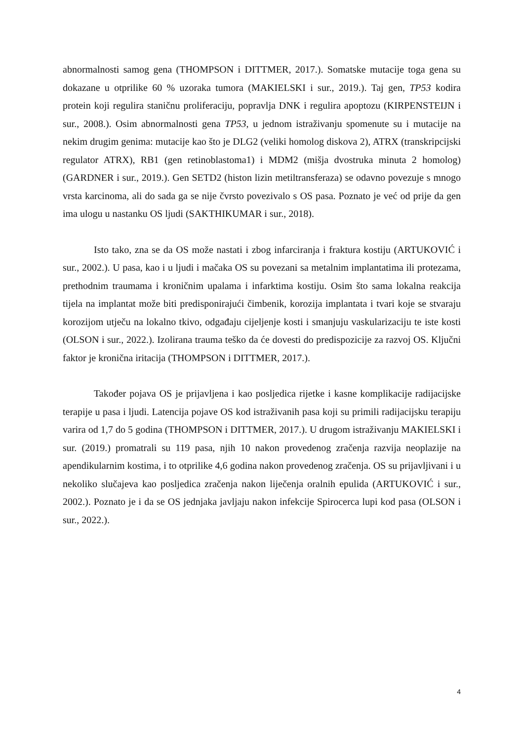abnormalnosti samog gena (THOMPSON i DITTMER, 2017.). Somatske mutacije toga gena su dokazane u otprilike 60 % uzoraka tumora (MAKIELSKI i sur., 2019.). Taj gen, TP53 kodira protein koji regulira staničnu proliferaciju, popravlja DNK i regulira apoptozu (KIRPENSTEIJN i sur., 2008.). Osim abnormalnosti gena TP53, u jednom istraživanju spomenute su i mutacije na nekim drugim genima: mutacije kao što je DLG2 (veliki homolog diskova 2), ATRX (transkripcijski regulator ATRX), RB1 (gen retinoblastoma1) i MDM2 (mišja dvostruka minuta 2 homolog) (GARDNER i sur., 2019.). Gen SETD2 (histon lizin metiltransferaza) se odavno povezuje s mnogo vrsta karcinoma, ali do sada ga se nije čvrsto povezivalo s OS pasa. Poznato je već od prije da gen ima ulogu u nastanku OS ljudi (SAKTHIKUMAR i sur., 2018).
Isto tako, zna se da OS može nastati i zbog infarciranja i fraktura kostiju (ARTUKOVIĆ i sur., 2002.). U pasa, kao i u ljudi i mačaka OS su povezani sa metalnim implantatima ili protezama, prethodnim traumama i kroničnim upalama i infarktima kostiju. Osim što sama lokalna reakcija tijela na implantat može biti predisponirajući čimbenik, korozija implantata i tvari koje se stvaraju korozijom utječu na lokalno tkivo, odgađaju cijeljenje kosti i smanjuju vaskularizaciju te iste kosti (OLSON i sur., 2022.). Izolirana trauma teško da će dovesti do predispozicije za razvoj OS. Ključni faktor je kronična iritacija (THOMPSON i DITTMER, 2017.).
Također pojava OS je prijavljena i kao posljedica rijetke i kasne komplikacije radijacijske terapije u pasa i ljudi. Latencija pojave OS kod istraživanih pasa koji su primili radijacijsku terapiju varira od 1,7 do 5 godina (THOMPSON i DITTMER, 2017.). U drugom istraživanju MAKIELSKI i sur. (2019.) promatrali su 119 pasa, njih 10 nakon provedenog zračenja razvija neoplazije na apendikularnim kostima, i to otprilike 4,6 godina nakon provedenog zračenja. OS su prijavljivani i u nekoliko slučajeva kao posljedica zračenja nakon liječenja oralnih epulida (ARTUKOVIĆ i sur., 2002.). Poznato je i da se OS jednjaka javljaju nakon infekcije Spirocerca lupi kod pasa (OLSON i sur., 2022.).
4